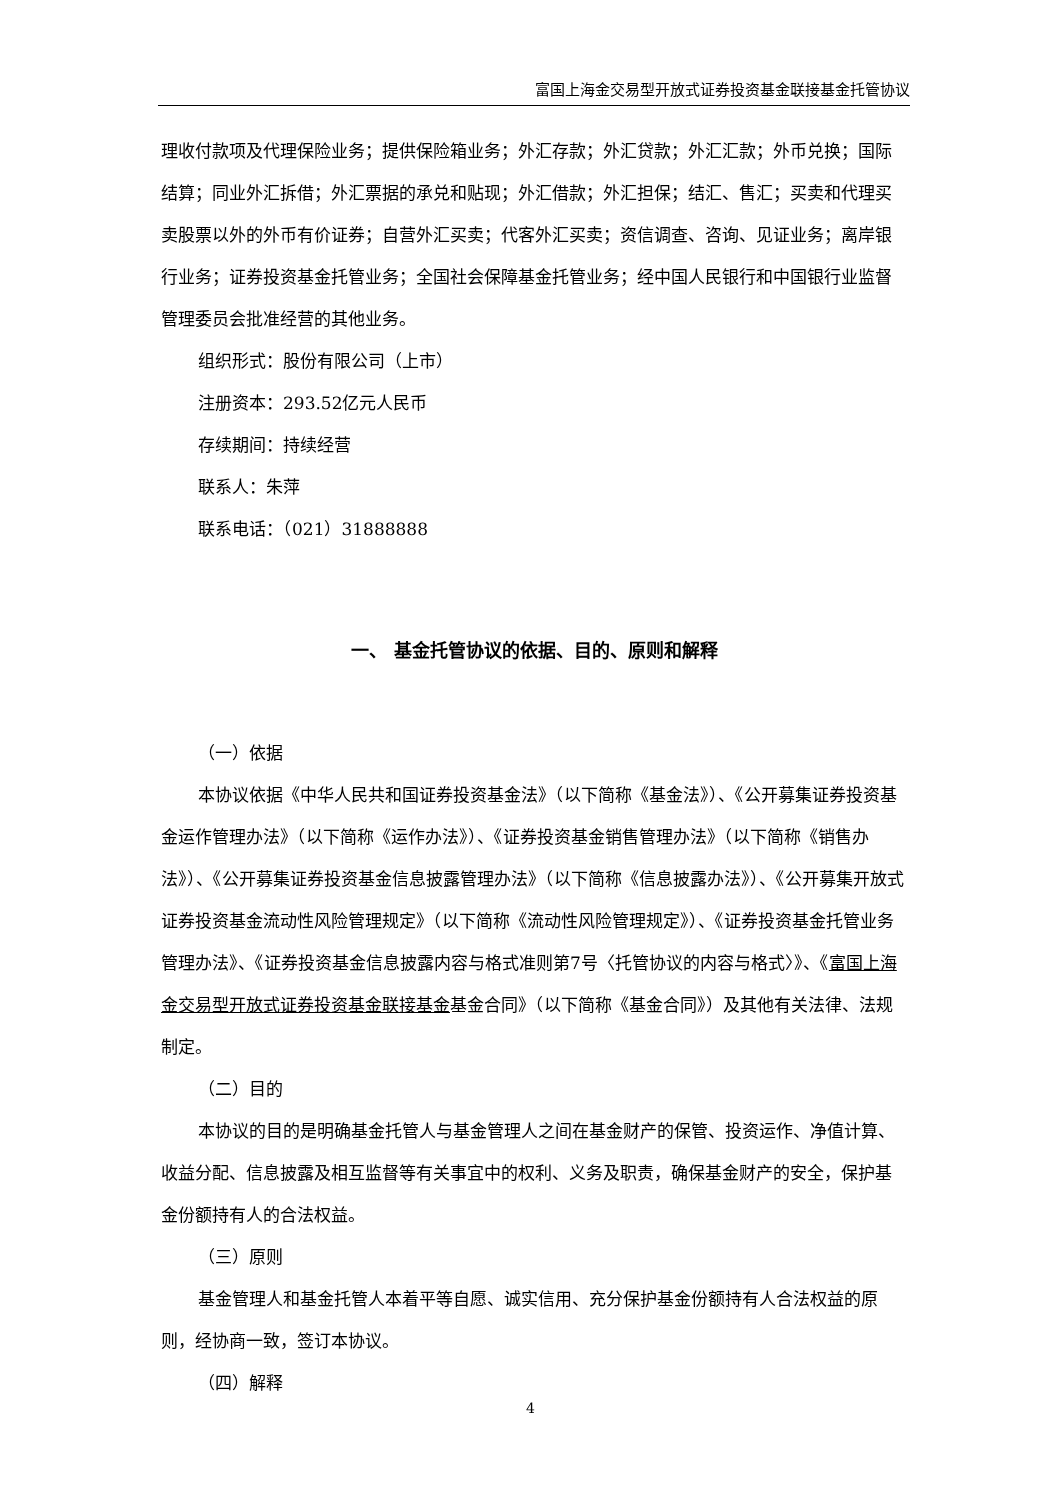富国上海金交易型开放式证券投资基金联接基金托管协议
理收付款项及代理保险业务；提供保险箱业务；外汇存款；外汇贷款；外汇汇款；外币兑换；国际结算；同业外汇拆借；外汇票据的承兑和贴现；外汇借款；外汇担保；结汇、售汇；买卖和代理买卖股票以外的外币有价证券；自营外汇买卖；代客外汇买卖；资信调查、咨询、见证业务；离岸银行业务；证券投资基金托管业务；全国社会保障基金托管业务；经中国人民银行和中国银行业监督管理委员会批准经营的其他业务。
组织形式：股份有限公司（上市）
注册资本：293.52亿元人民币
存续期间：持续经营
联系人：朱萍
联系电话：（021）31888888
一、 基金托管协议的依据、目的、原则和解释
（一）依据
本协议依据《中华人民共和国证券投资基金法》（以下简称《基金法》）、《公开募集证券投资基金运作管理办法》（以下简称《运作办法》）、《证券投资基金销售管理办法》（以下简称《销售办法》）、《公开募集证券投资基金信息披露管理办法》（以下简称《信息披露办法》）、《公开募集开放式证券投资基金流动性风险管理规定》（以下简称《流动性风险管理规定》）、《证券投资基金托管业务管理办法》、《证券投资基金信息披露内容与格式准则第7号〈托管协议的内容与格式〉》、《富国上海金交易型开放式证券投资基金联接基金基金合同》（以下简称《基金合同》）及其他有关法律、法规制定。
（二）目的
本协议的目的是明确基金托管人与基金管理人之间在基金财产的保管、投资运作、净值计算、收益分配、信息披露及相互监督等有关事宜中的权利、义务及职责，确保基金财产的安全，保护基金份额持有人的合法权益。
（三）原则
基金管理人和基金托管人本着平等自愿、诚实信用、充分保护基金份额持有人合法权益的原则，经协商一致，签订本协议。
（四）解释
4